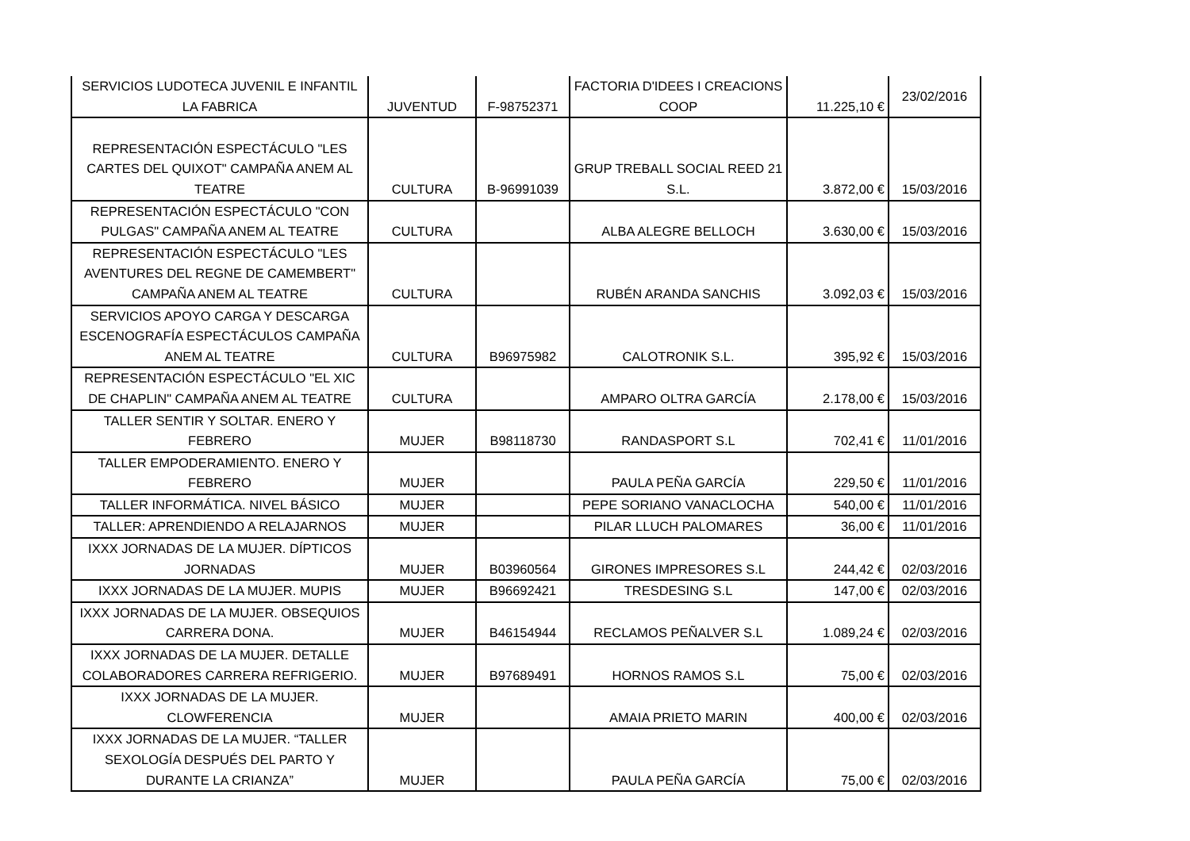| SERVICIOS LUDOTECA JUVENIL E INFANTIL LA FABRICA | JUVENTUD | F-98752371 | FACTORIA D'IDEES I CREACIONS COOP | 11.225,10 € | 23/02/2016 |
| REPRESENTACIÓN ESPECTÁCULO "LES CARTES DEL QUIXOT" CAMPAÑA ANEM AL TEATRE | CULTURA | B-96991039 | GRUP TREBALL SOCIAL REED 21 S.L. | 3.872,00 € | 15/03/2016 |
| REPRESENTACIÓN ESPECTÁCULO "CON PULGAS" CAMPAÑA ANEM AL TEATRE | CULTURA | | ALBA ALEGRE BELLOCH | 3.630,00 € | 15/03/2016 |
| REPRESENTACIÓN ESPECTÁCULO "LES AVENTURES DEL REGNE DE CAMEMBERT" CAMPAÑA ANEM AL TEATRE | CULTURA | | RUBÉN ARANDA SANCHIS | 3.092,03 € | 15/03/2016 |
| SERVICIOS APOYO CARGA Y DESCARGA ESCENOGRAFÍA ESPECTÁCULOS CAMPAÑA ANEM AL TEATRE | CULTURA | B96975982 | CALOTRONIK S.L. | 395,92 € | 15/03/2016 |
| REPRESENTACIÓN ESPECTÁCULO "EL XIC DE CHAPLIN" CAMPAÑA ANEM AL TEATRE | CULTURA | | AMPARO OLTRA GARCÍA | 2.178,00 € | 15/03/2016 |
| TALLER SENTIR Y SOLTAR. ENERO Y FEBRERO | MUJER | B98118730 | RANDASPORT S.L | 702,41 € | 11/01/2016 |
| TALLER EMPODERAMIENTO. ENERO Y FEBRERO | MUJER | | PAULA PEÑA GARCÍA | 229,50 € | 11/01/2016 |
| TALLER INFORMÁTICA. NIVEL BÁSICO | MUJER | | PEPE SORIANO VANACLOCHA | 540,00 € | 11/01/2016 |
| TALLER: APRENDIENDO A RELAJARNOS | MUJER | | PILAR LLUCH PALOMARES | 36,00 € | 11/01/2016 |
| IXXX JORNADAS DE LA MUJER. DÍPTICOS JORNADAS | MUJER | B03960564 | GIRONES IMPRESORES S.L | 244,42 € | 02/03/2016 |
| IXXX JORNADAS DE LA MUJER. MUPIS | MUJER | B96692421 | TRESDESING S.L | 147,00 € | 02/03/2016 |
| IXXX JORNADAS DE LA MUJER. OBSEQUIOS CARRERA DONA. | MUJER | B46154944 | RECLAMOS PEÑALVER S.L | 1.089,24 € | 02/03/2016 |
| IXXX JORNADAS DE LA MUJER. DETALLE COLABORADORES CARRERA REFRIGERIO. | MUJER | B97689491 | HORNOS RAMOS S.L | 75,00 € | 02/03/2016 |
| IXXX JORNADAS DE LA MUJER. CLOWFERENCIA | MUJER | | AMAIA PRIETO MARIN | 400,00 € | 02/03/2016 |
| IXXX JORNADAS DE LA MUJER. “TALLER SEXOLOGÍA DESPUÉS DEL PARTO Y DURANTE LA CRIANZA” | MUJER | | PAULA PEÑA GARCÍA | 75,00 € | 02/03/2016 |